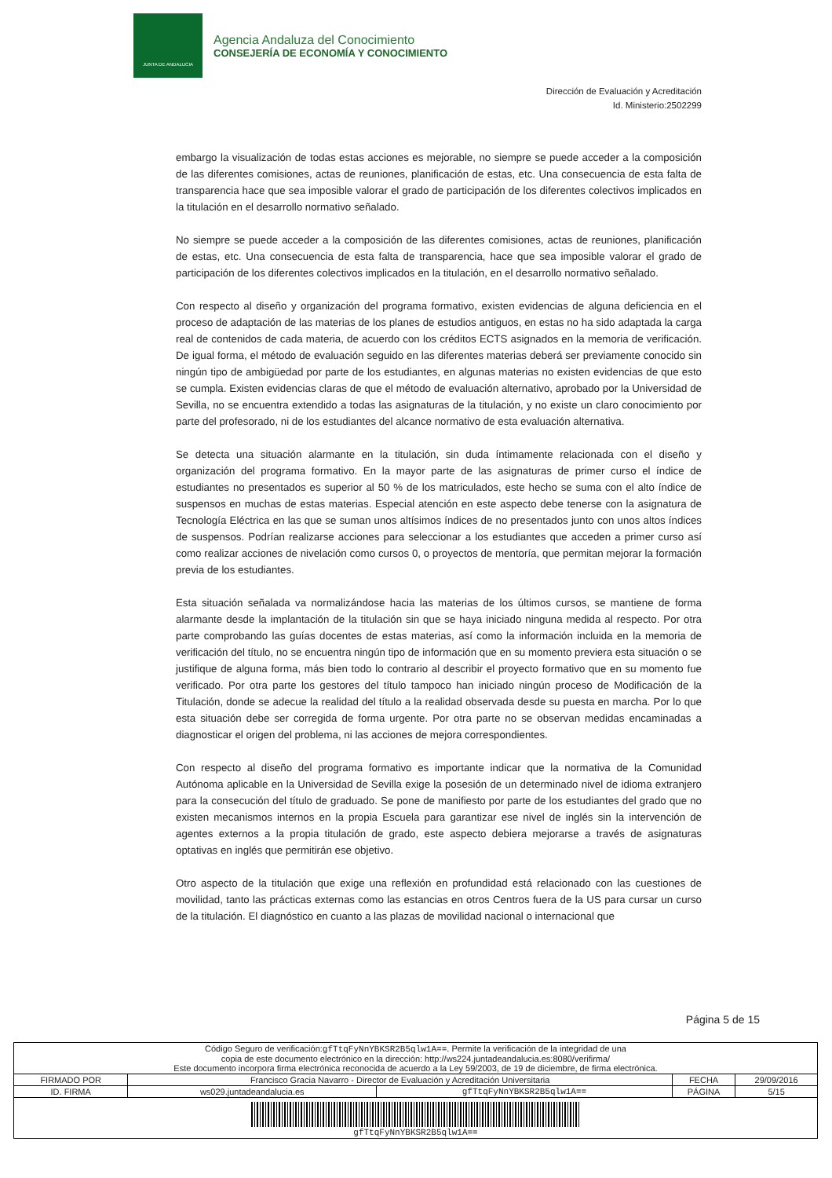JUNTA DE ANDALUCIA
Agencia Andaluza del Conocimiento
CONSEJERÍA DE ECONOMÍA Y CONOCIMIENTO
Dirección de Evaluación y Acreditación
Id. Ministerio:2502299
embargo la visualización de todas estas acciones es mejorable, no siempre se puede acceder a la composición de las diferentes comisiones, actas de reuniones, planificación de estas, etc. Una consecuencia de esta falta de transparencia hace que sea imposible valorar el grado de participación de los diferentes colectivos implicados en la titulación en el desarrollo normativo señalado.
No siempre se puede acceder a la composición de las diferentes comisiones, actas de reuniones, planificación de estas, etc. Una consecuencia de esta falta de transparencia, hace que sea imposible valorar el grado de participación de los diferentes colectivos implicados en la titulación, en el desarrollo normativo señalado.
Con respecto al diseño y organización del programa formativo, existen evidencias de alguna deficiencia en el proceso de adaptación de las materias de los planes de estudios antiguos, en estas no ha sido adaptada la carga real de contenidos de cada materia, de acuerdo con los créditos ECTS asignados en la memoria de verificación. De igual forma, el método de evaluación seguido en las diferentes materias deberá ser previamente conocido sin ningún tipo de ambigüedad por parte de los estudiantes, en algunas materias no existen evidencias de que esto se cumpla. Existen evidencias claras de que el método de evaluación alternativo, aprobado por la Universidad de Sevilla, no se encuentra extendido a todas las asignaturas de la titulación, y no existe un claro conocimiento por parte del profesorado, ni de los estudiantes del alcance normativo de esta evaluación alternativa.
Se detecta una situación alarmante en la titulación, sin duda íntimamente relacionada con el diseño y organización del programa formativo. En la mayor parte de las asignaturas de primer curso el índice de estudiantes no presentados es superior al 50 % de los matriculados, este hecho se suma con el alto índice de suspensos en muchas de estas materias. Especial atención en este aspecto debe tenerse con la asignatura de Tecnología Eléctrica en las que se suman unos altísimos índices de no presentados junto con unos altos índices de suspensos. Podrían realizarse acciones para seleccionar a los estudiantes que acceden a primer curso así como realizar acciones de nivelación como cursos 0, o proyectos de mentoría, que permitan mejorar la formación previa de los estudiantes.
Esta situación señalada va normalizándose hacia las materias de los últimos cursos, se mantiene de forma alarmante desde la implantación de la titulación sin que se haya iniciado ninguna medida al respecto. Por otra parte comprobando las guías docentes de estas materias, así como la información incluida en la memoria de verificación del título, no se encuentra ningún tipo de información que en su momento previera esta situación o se justifique de alguna forma, más bien todo lo contrario al describir el proyecto formativo que en su momento fue verificado. Por otra parte los gestores del título tampoco han iniciado ningún proceso de Modificación de la Titulación, donde se adecue la realidad del título a la realidad observada desde su puesta en marcha. Por lo que esta situación debe ser corregida de forma urgente. Por otra parte no se observan medidas encaminadas a diagnosticar el origen del problema, ni las acciones de mejora correspondientes.
Con respecto al diseño del programa formativo es importante indicar que la normativa de la Comunidad Autónoma aplicable en la Universidad de Sevilla exige la posesión de un determinado nivel de idioma extranjero para la consecución del título de graduado. Se pone de manifiesto por parte de los estudiantes del grado que no existen mecanismos internos en la propia Escuela para garantizar ese nivel de inglés sin la intervención de agentes externos a la propia titulación de grado, este aspecto debiera mejorarse a través de asignaturas optativas en inglés que permitirán ese objetivo.
Otro aspecto de la titulación que exige una reflexión en profundidad está relacionado con las cuestiones de movilidad, tanto las prácticas externas como las estancias en otros Centros fuera de la US para cursar un curso de la titulación. El diagnóstico en cuanto a las plazas de movilidad nacional o internacional que
Página 5 de 15
| Código Seguro de verificación: gfTtqFyNnYBKSR2B5qlw1A== . Permite la verificación de la integridad de una copia de este documento electrónico en la dirección: http://ws224.juntadeandalucia.es:8080/verifirma/ Este documento incorpora firma electrónica reconocida de acuerdo a la Ley 59/2003, de 19 de diciembre, de firma electrónica. | | | | |
| FIRMADO POR | Francisco Gracia Navarro - Director de Evaluación y Acreditación Universitaria | | FECHA | 29/09/2016 |
| ID. FIRMA | ws029.juntadeandalucia.es | gfTtqFyNnYBKSR2B5qlw1A== | PÁGINA | 5/15 |
| gfTtqFyNnYBKSR2B5qlw1A== | | | | |